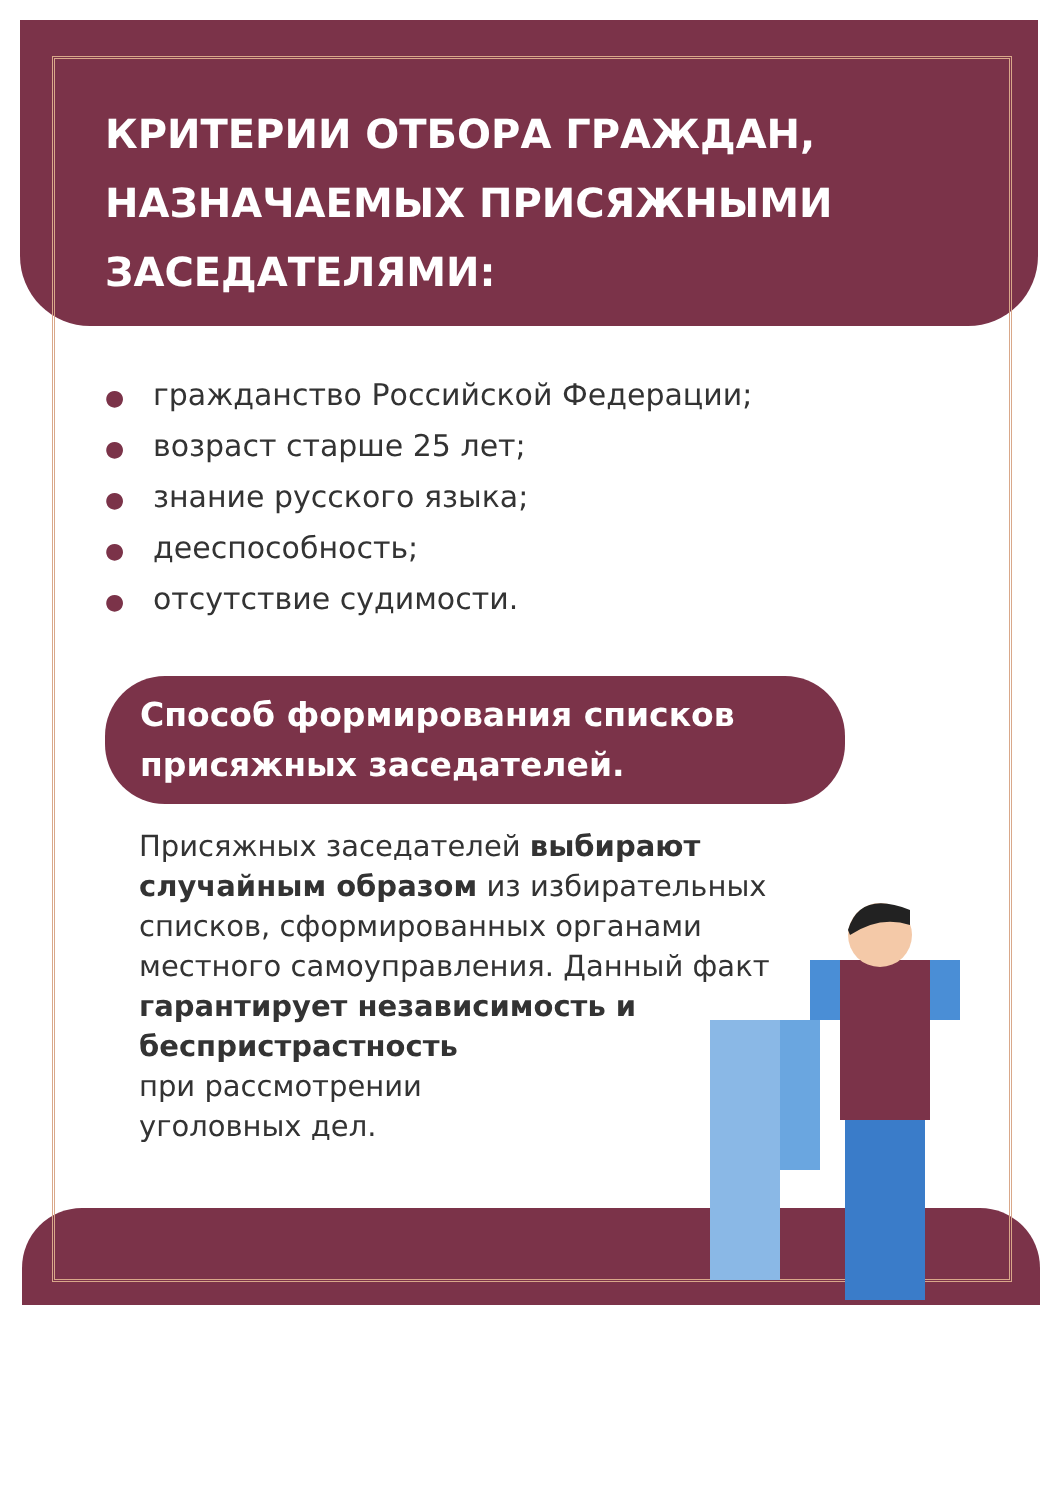КРИТЕРИИ ОТБОРА ГРАЖДАН,
НАЗНАЧАЕМЫХ ПРИСЯЖНЫМИ
ЗАСЕДАТЕЛЯМИ:
● гражданство Российской Федерации;
● возраст старше 25 лет;
● знание русского языка;
● дееспособность;
● отсутствие судимости.
Способ формирования списков присяжных заседателей.
Присяжных заседателей выбирают случайным образом из избирательных списков, сформированных органами местного самоуправления. Данный факт гарантирует независимость и беспристрастность
при рассмотрении
уголовных дел.